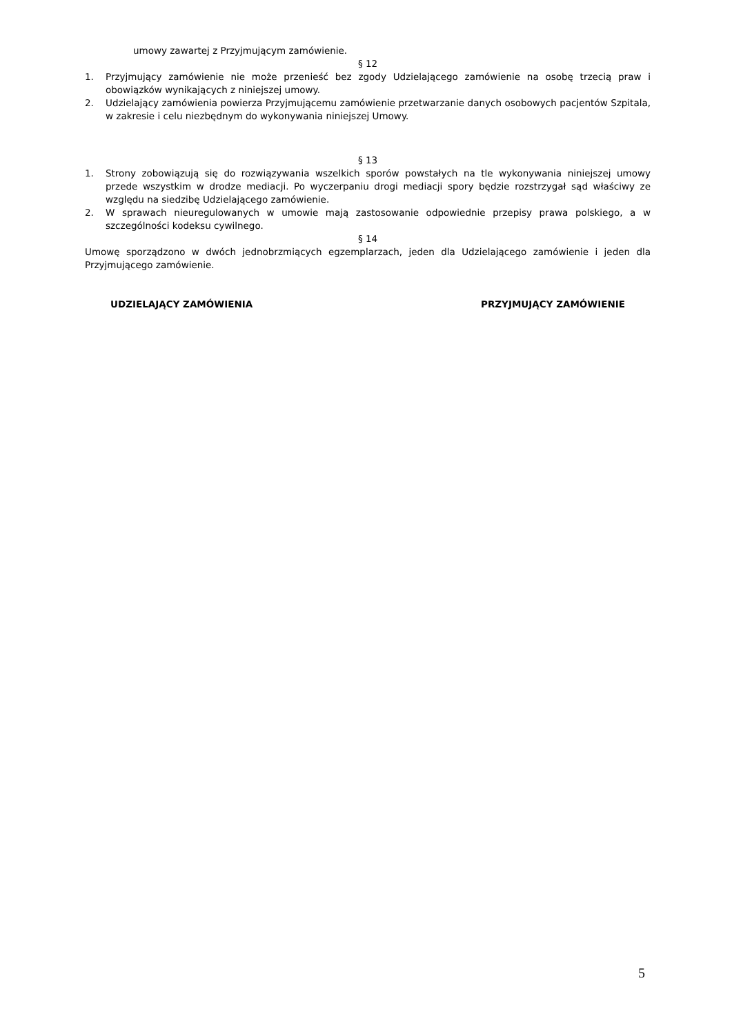umowy zawartej z Przyjmującym zamówienie.
§ 12
1. Przyjmujący zamówienie nie może przenieść bez zgody Udzielającego zamówienie na osobę trzecią praw i obowiązków wynikających z niniejszej umowy.
2. Udzielający zamówienia powierza Przyjmującemu zamówienie przetwarzanie danych osobowych pacjentów Szpitala, w zakresie i celu niezbędnym do wykonywania niniejszej Umowy.
§ 13
1. Strony zobowiązują się do rozwiązywania wszelkich sporów powstałych na tle wykonywania niniejszej umowy przede wszystkim w drodze mediacji. Po wyczerpaniu drogi mediacji spory będzie rozstrzygał sąd właściwy ze względu na siedzibę Udzielającego zamówienie.
2. W sprawach nieuregulowanych w umowie mają zastosowanie odpowiednie przepisy prawa polskiego, a w szczególności kodeksu cywilnego.
§ 14
Umowę sporządzono w dwóch jednobrzmiących egzemplarzach, jeden dla Udzielającego zamówienie i jeden dla Przyjmującego zamówienie.
UDZIELAJĄCY ZAMÓWIENIA PRZYJMUJĄCY ZAMÓWIENIE
5